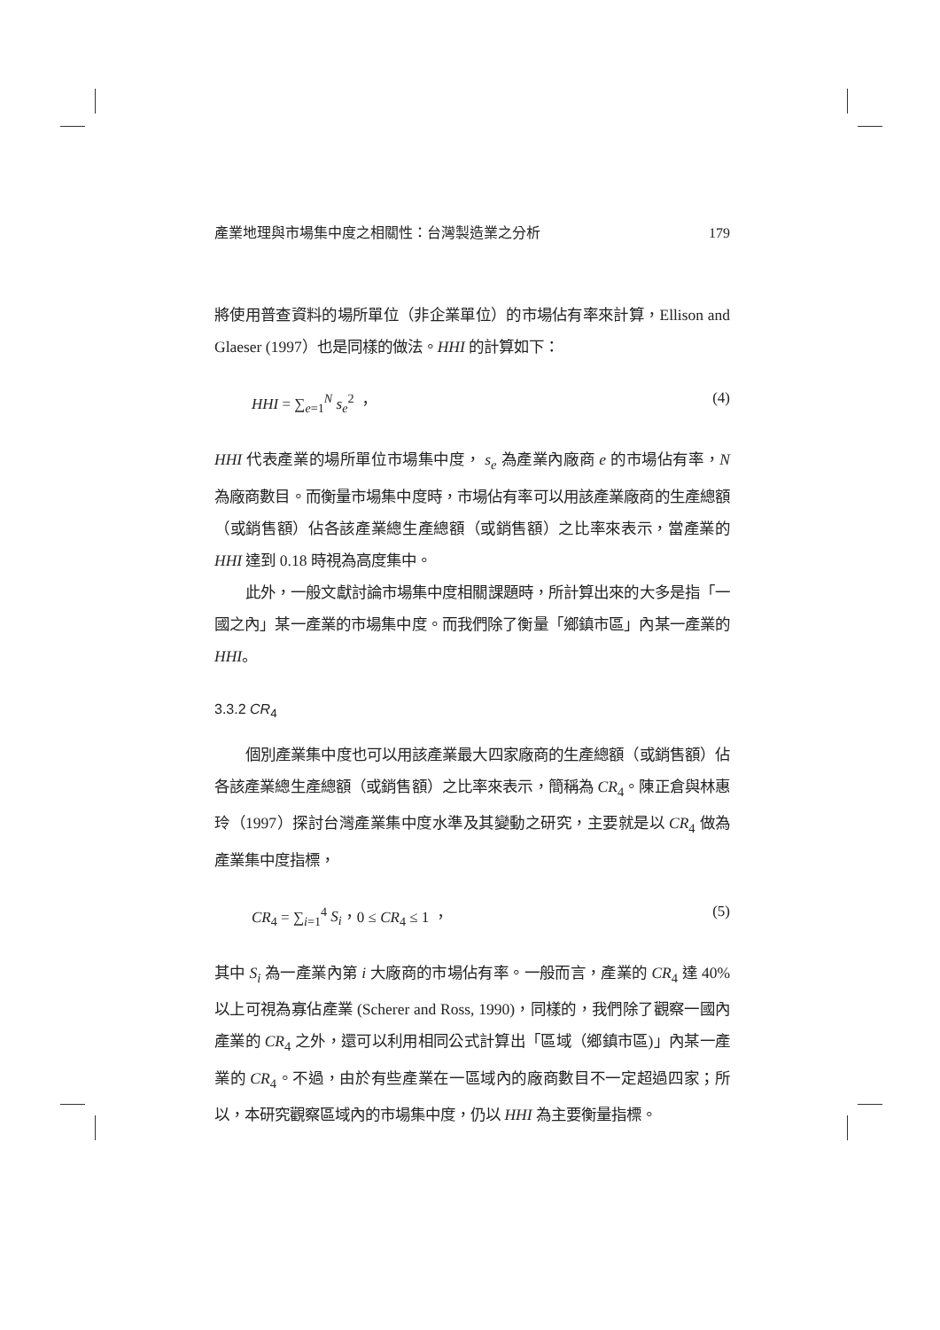產業地理與市場集中度之相關性：台灣製造業之分析 179
將使用普查資料的場所單位（非企業單位）的市場佔有率來計算，Ellison and Glaeser (1997）也是同樣的做法。HHI 的計算如下：
HHI = ∑<sub>e=1</sub><sup>N</sup> s<sub>e</sub><sup>2</sup> ， (4)
HHI 代表產業的場所單位市場集中度， s<sub>e</sub> 為產業內廠商 e 的市場佔有率，N 為廠商數目。而衡量市場集中度時，市場佔有率可以用該產業廠商的生產總額（或銷售額）佔各該產業總生產總額（或銷售額）之比率來表示，當產業的 HHI 達到 0.18 時視為高度集中。
此外，一般文獻討論市場集中度相關課題時，所計算出來的大多是指「一國之內」某一產業的市場集中度。而我們除了衡量「鄉鎮市區」內某一產業的 HHI。
3.3.2 CR<sub>4</sub>
個別產業集中度也可以用該產業最大四家廠商的生產總額（或銷售額）佔各該產業總生產總額（或銷售額）之比率來表示，簡稱為 CR<sub>4</sub>。陳正倉與林惠玲（1997）探討台灣產業集中度水準及其變動之研究，主要就是以 CR<sub>4</sub> 做為產業集中度指標，
CR<sub>4</sub> = ∑<sub>i=1</sub><sup>4</sup> S<sub>i</sub>，0 ≤ CR<sub>4</sub> ≤ 1 ， (5)
其中 S<sub>i</sub> 為一產業內第 i 大廠商的市場佔有率。一般而言，產業的 CR<sub>4</sub> 達 40%以上可視為寡佔產業 (Scherer and Ross, 1990)，同樣的，我們除了觀察一國內產業的 CR<sub>4</sub> 之外，還可以利用相同公式計算出「區域（鄉鎮市區)」內某一產業的 CR<sub>4</sub>。不過，由於有些產業在一區域內的廠商數目不一定超過四家；所以，本研究觀察區域內的市場集中度，仍以 HHI 為主要衡量指標。